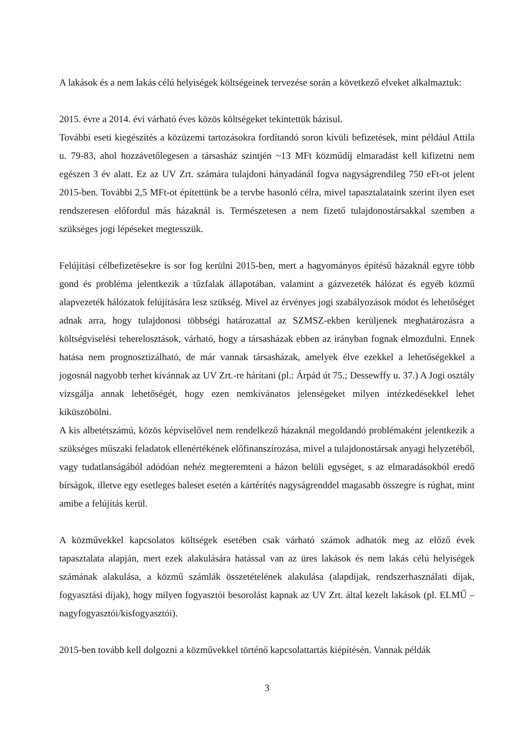A lakások és a nem lakás célú helyiségek költségeinek tervezése során a következő elveket alkalmaztuk:
2015. évre a 2014. évi várható éves közös költségeket tekintettük bázisul.
További eseti kiegészítés a közüzemi tartozásokra fordítandó soron kívüli befizetések, mint például Attila u. 79-83, ahol hozzávetőlegesen a társasház szintjén ~13 MFt közműdíj elmaradást kell kifizetni nem egészen 3 év alatt. Ez az UV Zrt. számára tulajdoni hányadánál fogva nagyságrendileg 750 eFt-ot jelent 2015-ben. További 2,5 MFt-ot építettünk be a tervbe hasonló célra, mivel tapasztalataink szerint ilyen eset rendszeresen előfordul más házaknál is. Természetesen a nem fizető tulajdonostársakkal szemben a szükséges jogi lépéseket megtesszük.
Felújítási célbefizetésekre is sor fog kerülni 2015-ben, mert a hagyományos építésű házaknál egyre több gond és probléma jelentkezik a tűzfalak állapotában, valamint a gázvezeték hálózat és egyéb közmű alapvezeték hálózatok felújítására lesz szükség. Mivel az érvényes jogi szabályozások módot és lehetőséget adnak arra, hogy tulajdonosi többségi határozattal az SZMSZ-ekben kerüljenek meghatározásra a költségviselési teherelosztások, várható, hogy a társasházak ebben az irányban fognak elmozdulni. Ennek hatása nem prognosztizálható, de már vannak társasházak, amelyek élve ezekkel a lehetőségekkel a jogosnál nagyobb terhet kívánnak az UV Zrt.-re hárítani (pl.: Árpád út 75.; Dessewffy u. 37.) A Jogi osztály vizsgálja annak lehetőségét, hogy ezen nemkívánatos jelenségeket milyen intézkedésekkel lehet kiküszöbölni.
A kis albetétszámú, közös képviselővel nem rendelkező házaknál megoldandó problémaként jelentkezik a szükséges műszaki feladatok ellenértékének előfinanszírozása, mivel a tulajdonostársak anyagi helyzetéből, vagy tudatlanságából adódóan nehéz megteremteni a házon belüli egységet, s az elmaradásokból eredő bírságok, illetve egy esetleges baleset esetén a kártérítés nagyságrenddel magasabb összegre is rúghat, mint amibe a felújítás kerül.
A közművekkel kapcsolatos költségek esetében csak várható számok adhatók meg az előző évek tapasztalata alapján, mert ezek alakulására hatással van az üres lakások és nem lakás célú helyiségek számának alakulása, a közmű számlák összetételének alakulása (alapdíjak, rendszerhasználati díjak, fogyasztási díjak), hogy milyen fogyasztói besorolást kapnak az UV Zrt. által kezelt lakások (pl. ELMŰ – nagyfogyasztói/kisfogyasztói).
2015-ben tovább kell dolgozni a közművekkel történő kapcsolattartás kiépítésén. Vannak példák
3